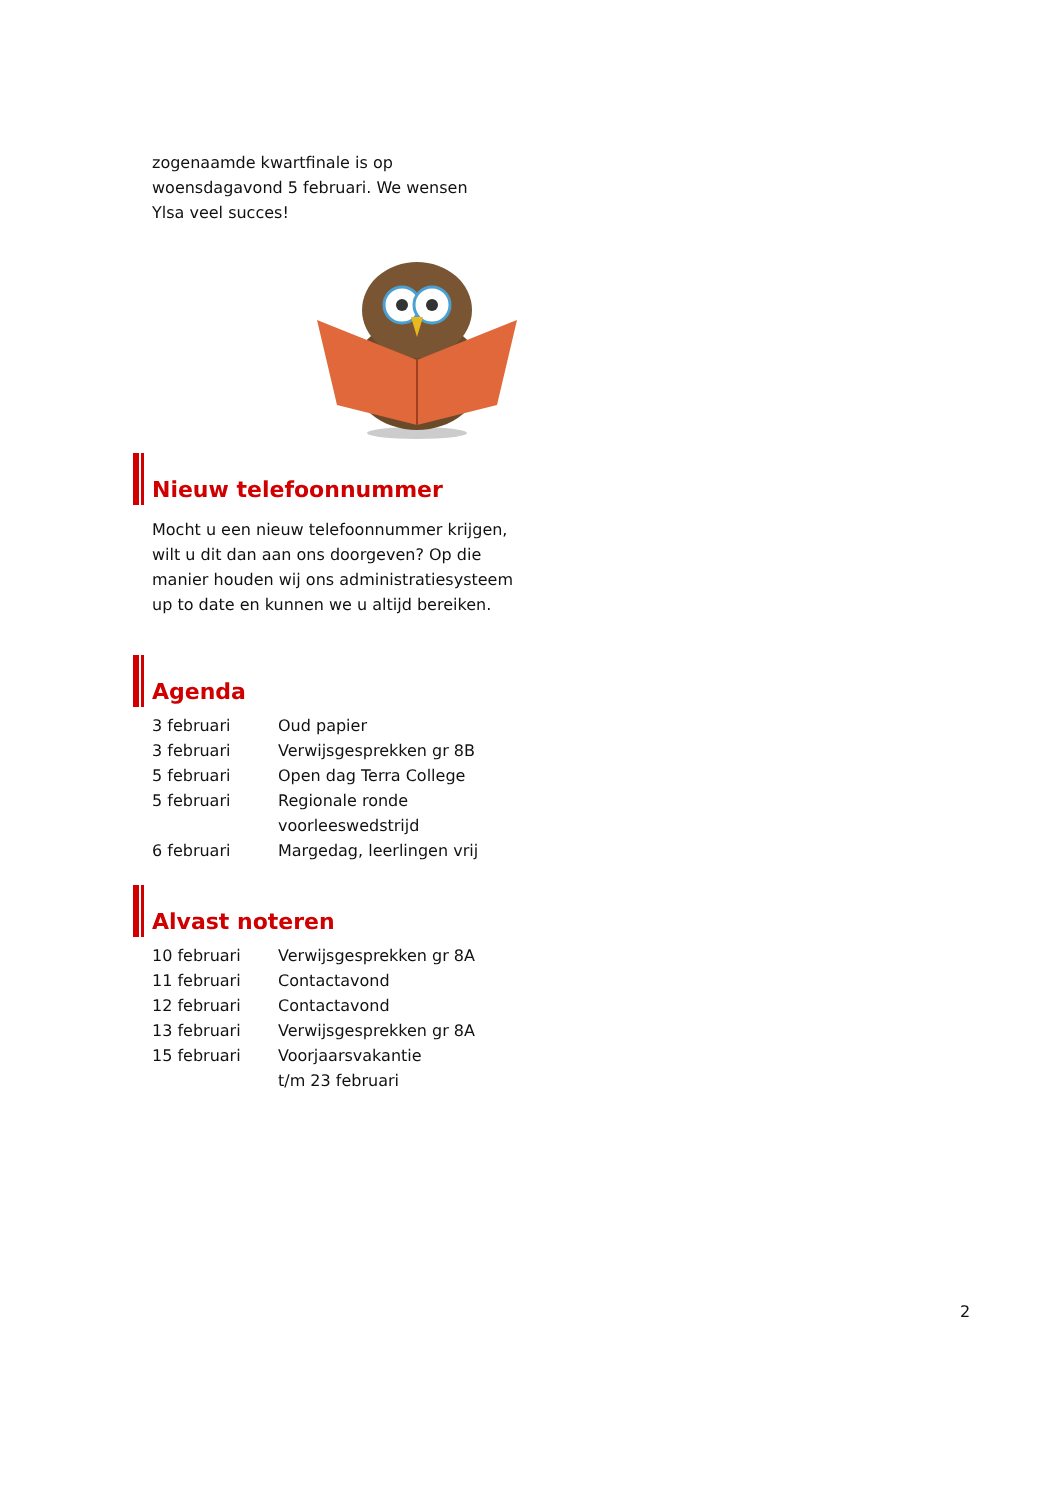zogenaamde kwartfinale is op
woensdagavond 5 februari. We wensen
Ylsa veel succes!
Nieuw telefoonnummer
Mocht u een nieuw telefoonnummer krijgen, wilt u dit dan aan ons doorgeven? Op die manier houden wij ons administratiesysteem up to date en kunnen we u altijd bereiken.
Agenda
| 3 februari | Oud papier |
| 3 februari | Verwijsgesprekken gr 8B |
| 5 februari | Open dag Terra College |
| 5 februari | Regionale ronde voorleeswedstrijd |
| 6 februari | Margedag, leerlingen vrij |
Alvast noteren
| 10 februari | Verwijsgesprekken gr 8A |
| 11 februari | Contactavond |
| 12 februari | Contactavond |
| 13 februari | Verwijsgesprekken gr 8A |
| 15 februari | Voorjaarsvakantie t/m 23 februari |
2